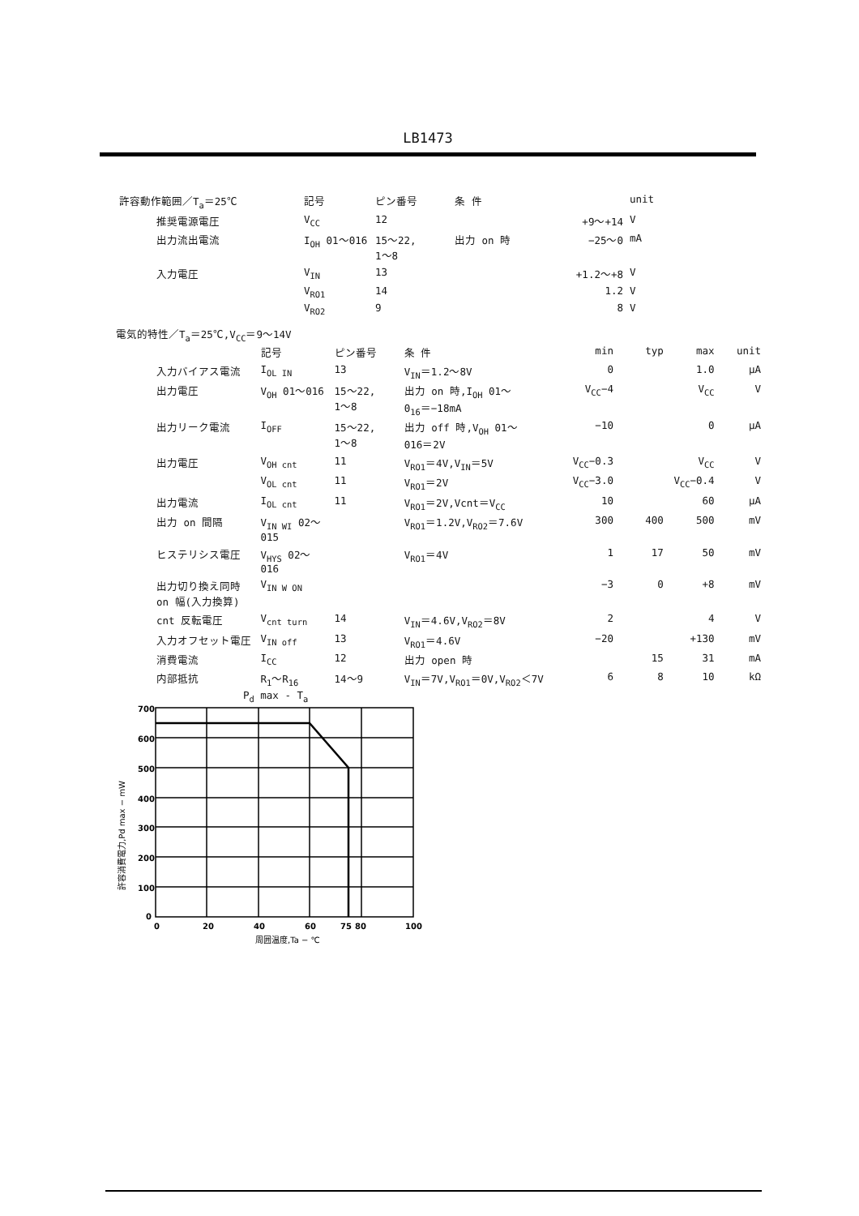LB1473
| 許容動作範囲／T<sub>a</sub>＝25℃ | 記号 | ピン番号 | 条 件 | | unit |
| --- | --- | --- | --- | --- | --- |
| 推奨電源電圧 | V<sub>CC</sub> | 12 | | +9〜+14 | V |
| 出力流出電流 | I<sub>OH</sub> 01〜016 | 15〜22, 1〜8 | 出力 on 時 | −25〜0 | mA |
| 入力電圧 | V<sub>IN</sub> | 13 | | +1.2〜+8 | V |
| | V<sub>RO1</sub> | 14 | | 1.2 | V |
| | V<sub>RO2</sub> | 9 | | 8 | V |
電気的特性／T<sub>a</sub>＝25℃,V<sub>CC</sub>＝9〜14V
| | 記号 | ピン番号 | 条 件 | min | typ | max | unit |
| --- | --- | --- | --- | --- | --- | --- | --- |
| 入力バイアス電流 | I<sub>OL IN</sub> | 13 | V<sub>IN</sub>＝1.2〜8V | 0 | | 1.0 | μA |
| 出力電圧 | V<sub>OH</sub> 01〜016 | 15〜22, 1〜8 | 出力 on 時,I<sub>OH</sub> 01〜 0<sub>16</sub>＝−18mA | V<sub>CC</sub>−4 | | V<sub>CC</sub> | V |
| 出力リーク電流 | I<sub>OFF</sub> | 15〜22, 1〜8 | 出力 off 時,V<sub>OH</sub> 01〜 016＝2V | −10 | | 0 | μA |
| 出力電圧 | V<sub>OH cnt</sub> | 11 | V<sub>RO1</sub>＝4V,V<sub>IN</sub>＝5V | V<sub>CC</sub>−0.3 | | V<sub>CC</sub> | V |
| | V<sub>OL cnt</sub> | 11 | V<sub>RO1</sub>＝2V | V<sub>CC</sub>−3.0 | | V<sub>CC</sub>−0.4 | V |
| 出力電流 | I<sub>OL cnt</sub> | 11 | V<sub>RO1</sub>＝2V,Vcnt＝V<sub>CC</sub> | 10 | | 60 | μA |
| 出力 on 間隔 | V<sub>IN WI</sub> 02〜015 | | V<sub>RO1</sub>＝1.2V,V<sub>RO2</sub>＝7.6V | 300 | 400 | 500 | mV |
| ヒステリシス電圧 | V<sub>HYS</sub> 02〜016 | | V<sub>RO1</sub>＝4V | 1 | 17 | 50 | mV |
| 出力切り換え同時 on 幅(入力換算) | V<sub>IN W ON</sub> | | | −3 | 0 | +8 | mV |
| cnt 反転電圧 | V<sub>cnt turn</sub> | 14 | V<sub>IN</sub>＝4.6V,V<sub>RO2</sub>＝8V | 2 | | 4 | V |
| 入力オフセット電圧 | V<sub>IN off</sub> | 13 | V<sub>RO1</sub>＝4.6V | −20 | | +130 | mV |
| 消費電流 | I<sub>CC</sub> | 12 | 出力 open 時 | | 15 | 31 | mA |
| 内部抵抗 | R<sub>1</sub>〜R<sub>16</sub> | 14〜9 | V<sub>IN</sub>＝7V,V<sub>RO1</sub>＝0V,V<sub>RO2</sub>＜7V | 6 | 8 | 10 | kΩ |
P<sub>d</sub> max - T<sub>a</sub>
700
600
500
400
300
200
100
0
0
20
40
60
75
80
100
周囲温度,Ta − ℃
許容消費電力,Pd max − mW